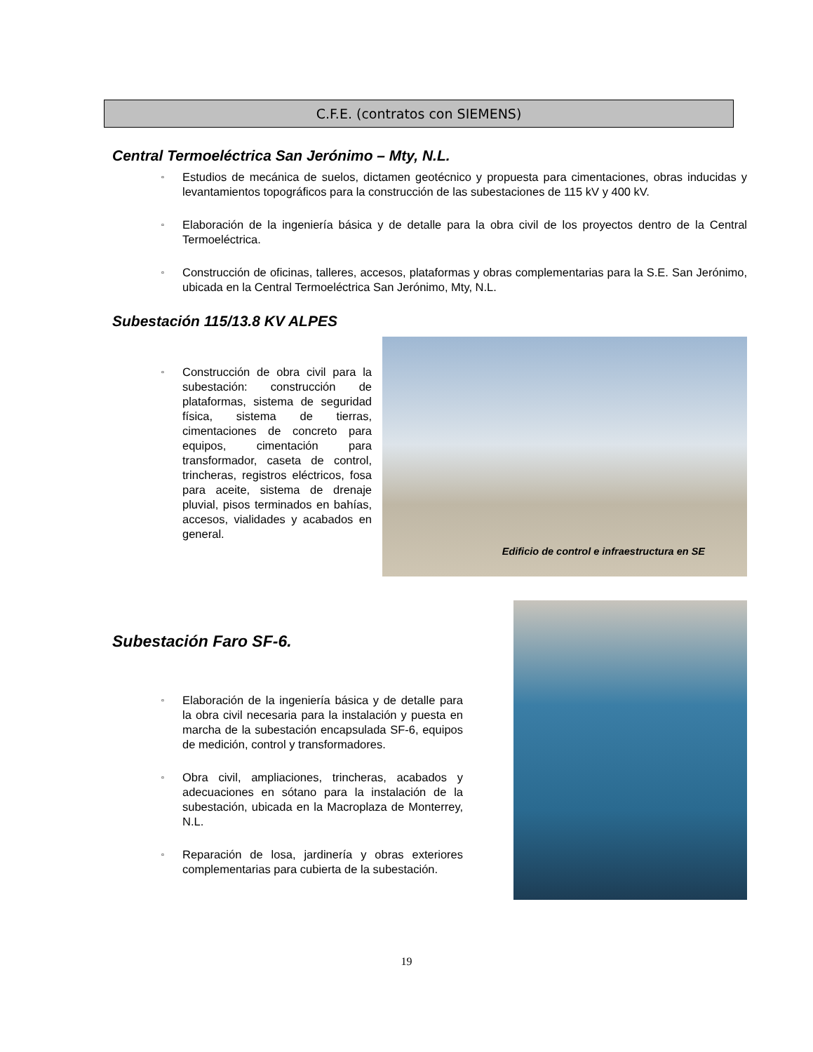C.F.E. (contratos con SIEMENS)
Central Termoeléctrica San Jerónimo – Mty, N.L.
▫ Estudios de mecánica de suelos, dictamen geotécnico y propuesta para cimentaciones, obras inducidas y levantamientos topográficos para la construcción de las subestaciones de 115 kV y 400 kV.
▫ Elaboración de la ingeniería básica y de detalle para la obra civil de los proyectos dentro de la Central Termoeléctrica.
▫ Construcción de oficinas, talleres, accesos, plataformas y obras complementarias para la S.E. San Jerónimo, ubicada en la Central Termoeléctrica San Jerónimo, Mty, N.L.
Subestación 115/13.8 KV ALPES
▫ Construcción de obra civil para la subestación: construcción de plataformas, sistema de seguridad física, sistema de tierras, cimentaciones de concreto para equipos, cimentación para transformador, caseta de control, trincheras, registros eléctricos, fosa para aceite, sistema de drenaje pluvial, pisos terminados en bahías, accesos, vialidades y acabados en general.
Edificio de control e infraestructura en SE
Subestación Faro SF-6.
▫ Elaboración de la ingeniería básica y de detalle para la obra civil necesaria para la instalación y puesta en marcha de la subestación encapsulada SF-6, equipos de medición, control y transformadores.
▫ Obra civil, ampliaciones, trincheras, acabados y adecuaciones en sótano para la instalación de la subestación, ubicada en la Macroplaza de Monterrey, N.L.
▫ Reparación de losa, jardinería y obras exteriores complementarias para cubierta de la subestación.
19